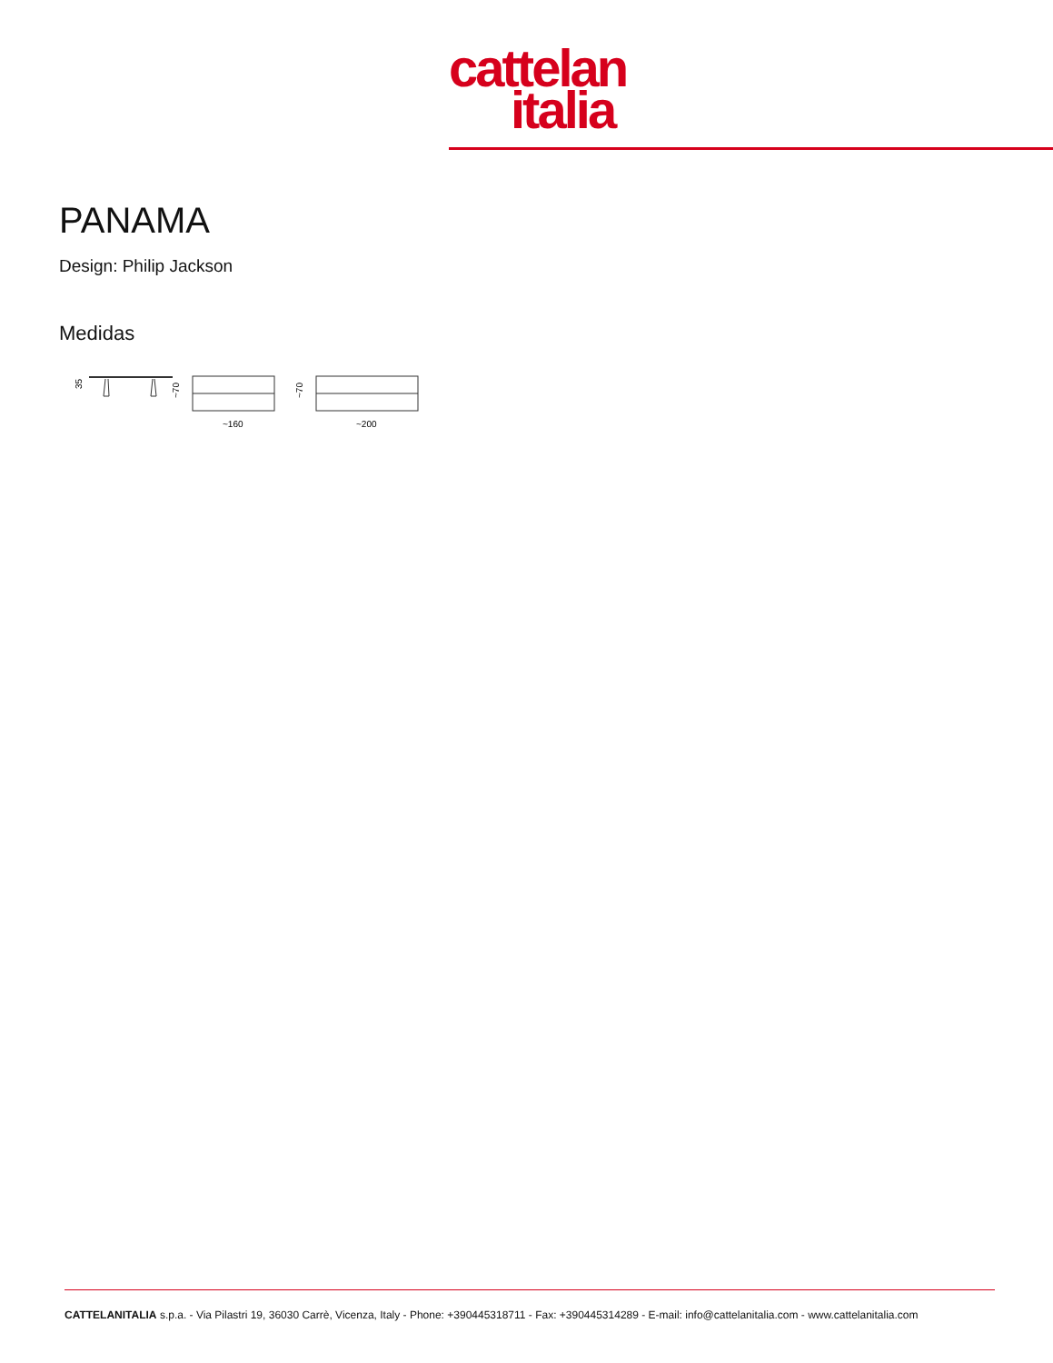cattelan
italia
PANAMA
Design: Philip Jackson
Medidas
35
~70
~160
~70
~200
CATTELANITALIA s.p.a. - Via Pilastri 19, 36030 Carrè, Vicenza, Italy - Phone: +390445318711 - Fax: +390445314289 - E-mail: info@cattelanitalia.com - www.cattelanitalia.com